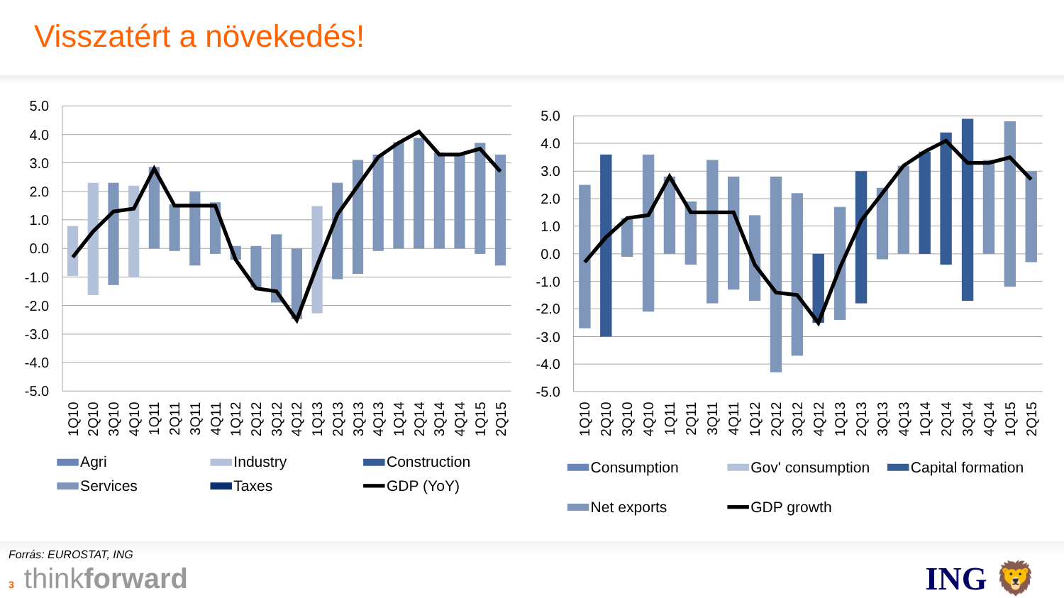Visszatért a növekedés!
5.0
4.0
3.0
2.0
1.0
0.0
-1.0
-2.0
-3.0
-4.0
-5.0
5.0
4.0
3.0
2.0
1.0
0.0
-1.0
-2.0
-3.0
-4.0
-5.0
1Q10
2Q10
3Q10
4Q10
1Q11
2Q11
3Q11
4Q11
1Q12
2Q12
3Q12
4Q12
1Q13
2Q13
3Q13
4Q13
1Q14
2Q14
3Q14
4Q14
1Q15
2Q15
1Q10
2Q10
3Q10
4Q10
1Q11
2Q11
3Q11
4Q11
1Q12
2Q12
3Q12
4Q12
1Q13
2Q13
3Q13
4Q13
1Q14
2Q14
3Q14
4Q14
1Q15
2Q15
Agri
Industry
Construction
Services
Taxes
GDP (YoY)
Consumption
Gov' consumption
Capital formation
Net exports
GDP growth
Forrás: EUROSTAT, ING
3 thinkforward
ING 🦁